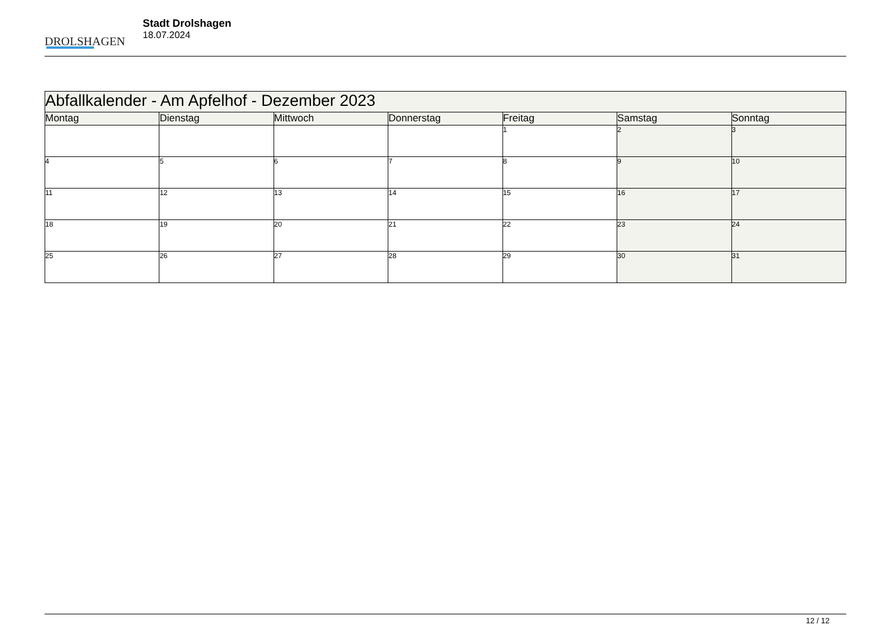DROLSHAGEN
Stadt Drolshagen
18.07.2024
| Abfallkalender - Am Apfelhof - Dezember 2023 | | | | | | |
| --- | --- | --- | --- | --- | --- | --- |
| Montag | Dienstag | Mittwoch | Donnerstag | Freitag | Samstag | Sonntag |
| | | | | 1 | 2 | 3 |
| 4 | 5 | 6 | 7 | 8 | 9 | 10 |
| 11 | 12 | 13 | 14 | 15 | 16 | 17 |
| 18 | 19 | 20 | 21 | 22 | 23 | 24 |
| 25 | 26 | 27 | 28 | 29 | 30 | 31 |
12 / 12